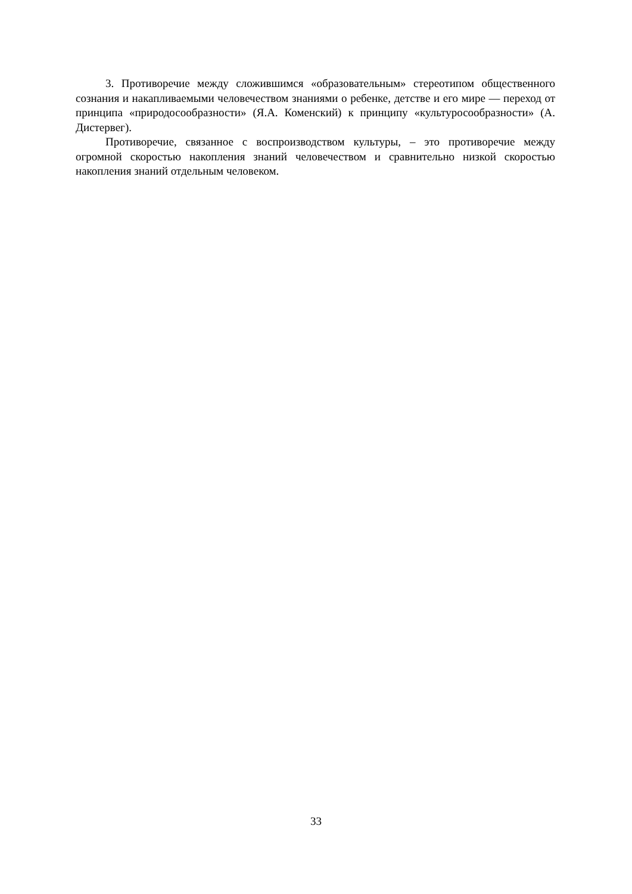3. Противоречие между сложившимся «образовательным» стереотипом общественного сознания и накапливаемыми человечеством знаниями о ребенке, детстве и его мире — переход от принципа «природосообразности» (Я.А. Коменский) к принципу «культуросообразности» (А. Дистервег).
Противоречие, связанное с воспроизводством культуры, – это противоречие между огромной скоростью накопления знаний человечеством и сравнительно низкой скоростью накопления знаний отдельным человеком.
33